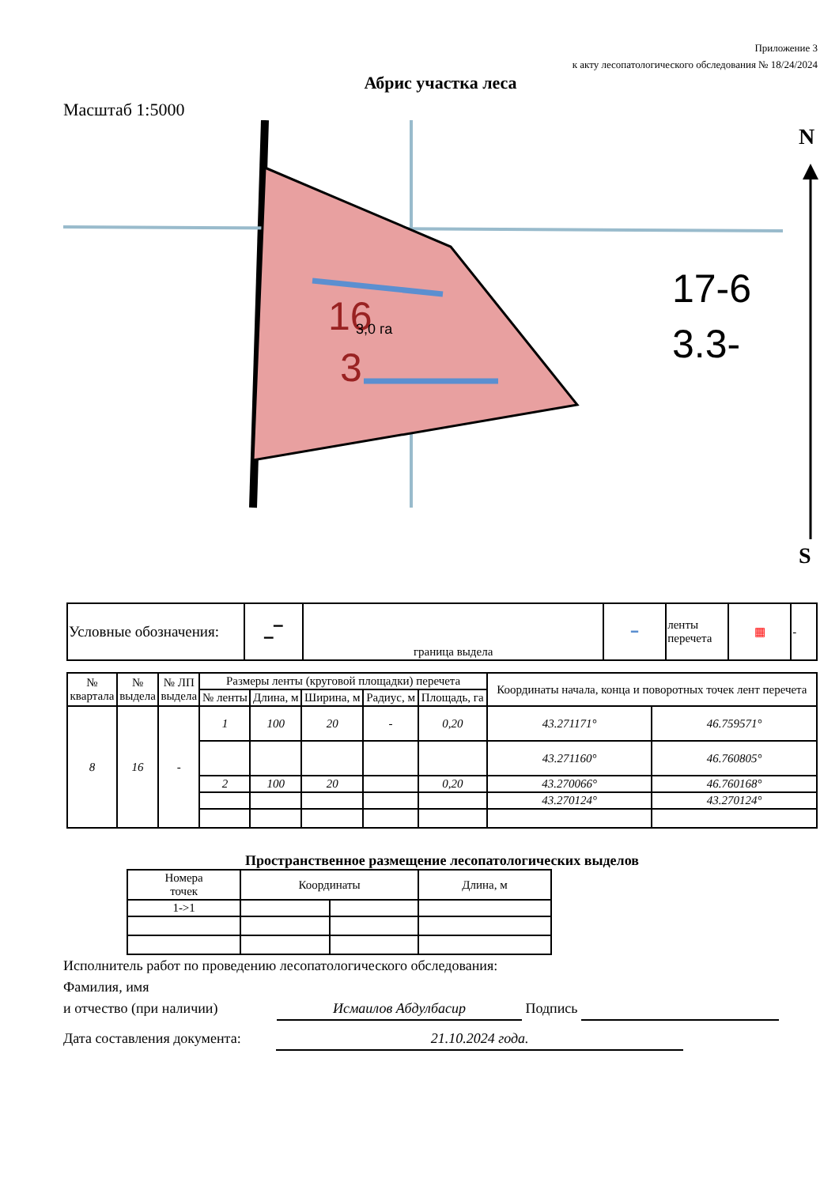Приложение 3
к акту лесопатологического обследования № 18/24/2024
Абрис участка леса
Масштаб 1:5000
16
3
3,0 га
17-6
3.3-
N
S
| Условные обозначения: | ▁▔ | граница выдела | ━ | ленты перечета | ▦ | - |
| № квартала | № выдела | № ЛП выдела | Размеры ленты (круговой площадки) перечета | | | | | Координаты начала, конца и поворотных точек лент перечета | |
| --- | --- | --- | --- | --- | --- | --- | --- | --- | --- |
| | | | № ленты | Длина, м | Ширина, м | Радиус, м | Площадь, га | | |
| 8 | 16 | - | 1 | 100 | 20 | - | 0,20 | 43.271171° | 46.759571° |
| | | | | | | | | 43.271160° | 46.760805° |
| | | | 2 | 100 | 20 | | 0,20 | 43.270066° | 46.760168° |
| | | | | | | | | 43.270124° | 43.270124° |
Пространственное размещение лесопатологических выделов
| Номера точек | Координаты | | Длина, м |
| 1->1 | | | |
Исполнитель работ по проведению лесопатологического обследования:
Фамилия, имя
и отчество (при наличии) Исмаилов Абдулбасир Подпись
Дата составления документа: 21.10.2024 года.